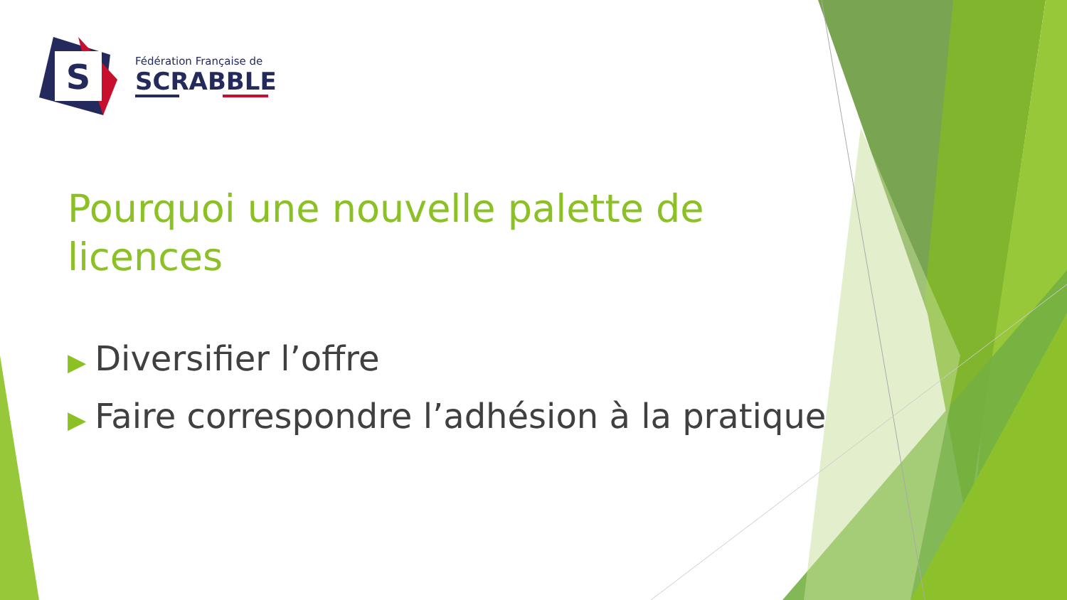S
Fédération Française de
SCRABBLE
Pourquoi une nouvelle palette de licences
▶ Diversifier l’offre
▶ Faire correspondre l’adhésion à la pratique